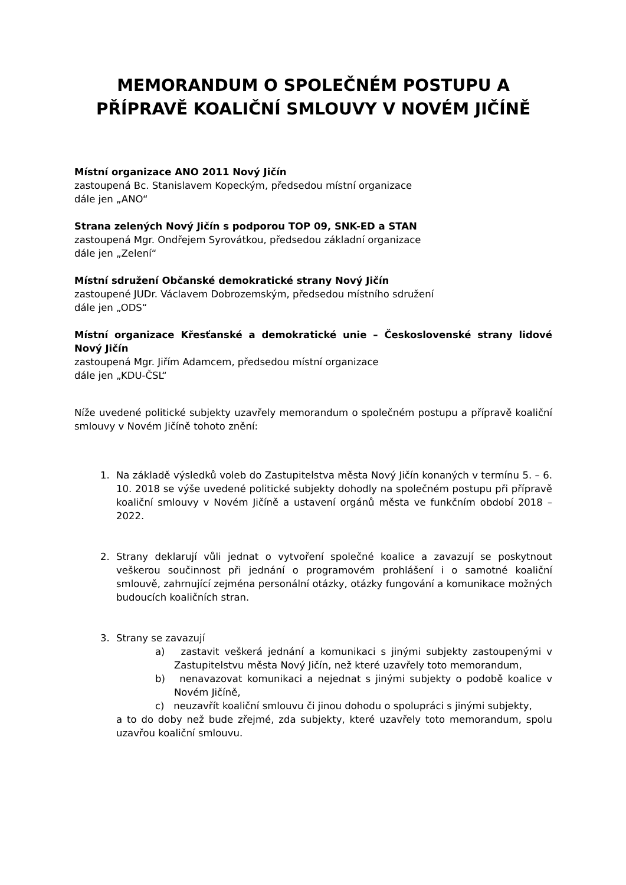MEMORANDUM O SPOLEČNÉM POSTUPU A PŘÍPRAVĚ KOALIČNÍ SMLOUVY V NOVÉM JIČÍNĚ
Místní organizace ANO 2011 Nový Jičín
zastoupená Bc. Stanislavem Kopeckým, předsedou místní organizace
dále jen „ANO“
Strana zelených Nový Jičín s podporou TOP 09, SNK-ED a STAN
zastoupená Mgr. Ondřejem Syrovátkou, předsedou základní organizace
dále jen „Zelení“
Místní sdružení Občanské demokratické strany Nový Jičín
zastoupené JUDr. Václavem Dobrozemským, předsedou místního sdružení
dále jen „ODS“
Místní organizace Křesťanské a demokratické unie – Československé strany lidové Nový Jičín
zastoupená Mgr. Jiřím Adamcem, předsedou místní organizace
dále jen „KDU-ČSL“
Níže uvedené politické subjekty uzavřely memorandum o společném postupu a přípravě koaliční smlouvy v Novém Jičíně tohoto znění:
1. Na základě výsledků voleb do Zastupitelstva města Nový Jičín konaných v termínu 5. – 6. 10. 2018 se výše uvedené politické subjekty dohodly na společném postupu při přípravě koaliční smlouvy v Novém Jičíně a ustavení orgánů města ve funkčním období 2018 – 2022.
2. Strany deklarují vůli jednat o vytvoření společné koalice a zavazují se poskytnout veškerou součinnost při jednání o programovém prohlášení i o samotné koaliční smlouvě, zahrnující zejména personální otázky, otázky fungování a komunikace možných budoucích koaličních stran.
3. Strany se zavazují
a) zastavit veškerá jednání a komunikaci s jinými subjekty zastoupenými v Zastupitelstvu města Nový Jičín, než které uzavřely toto memorandum,
b) nenavazovat komunikaci a nejednat s jinými subjekty o podobě koalice v Novém Jičíně,
c) neuzavřít koaliční smlouvu či jinou dohodu o spolupráci s jinými subjekty,
a to do doby než bude zřejmé, zda subjekty, které uzavřely toto memorandum, spolu uzavřou koaliční smlouvu.